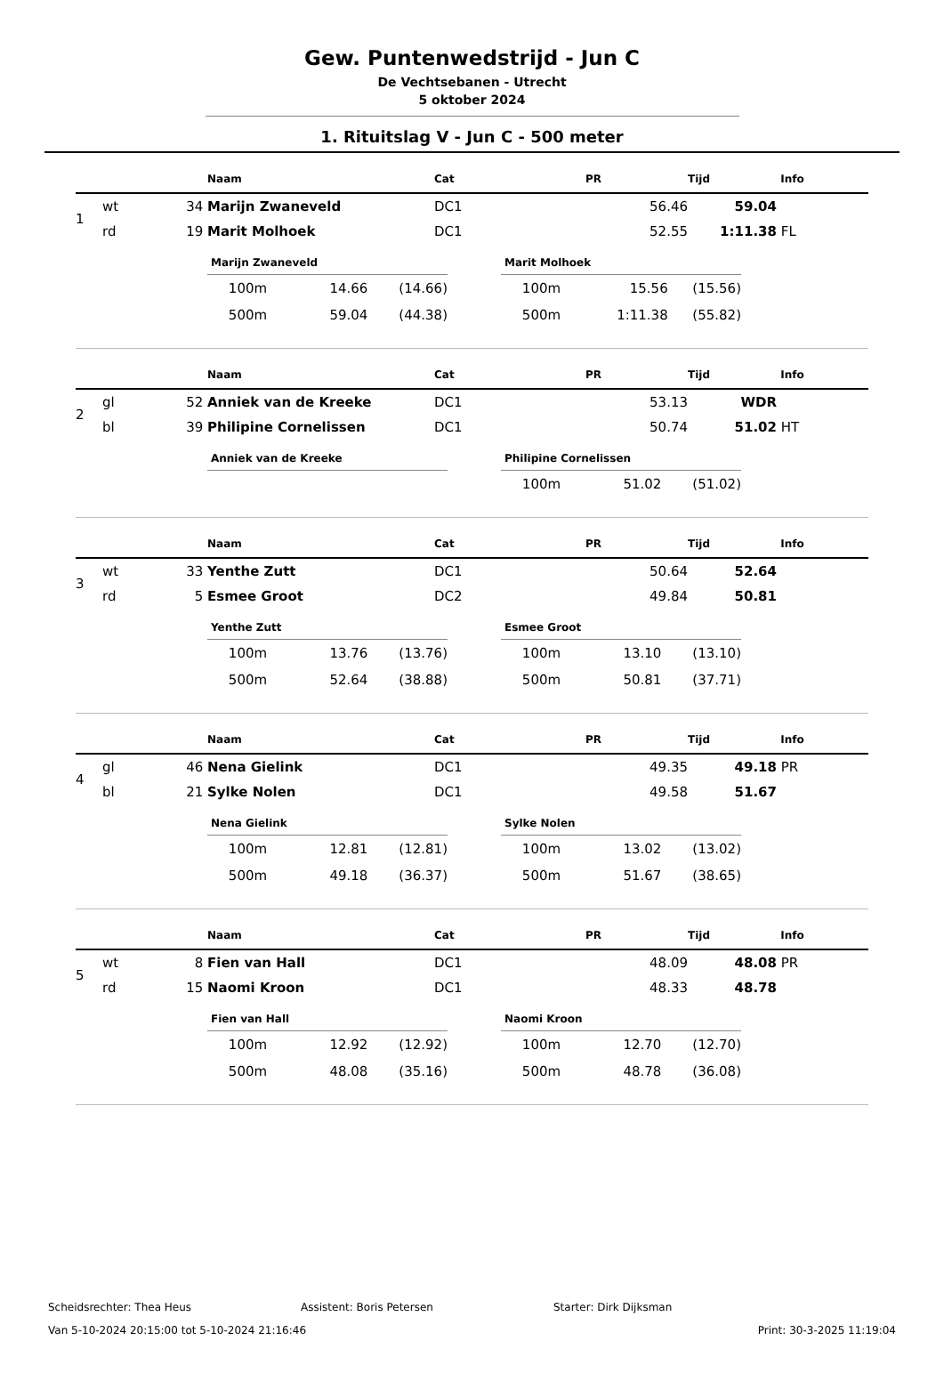Gew. Puntenwedstrijd - Jun C
De Vechtsebanen - Utrecht
5 oktober 2024
1. Rituitslag V - Jun C - 500 meter
| | | | Naam | Cat | PR | Tijd | Info |
| --- | --- | --- | --- | --- | --- | --- | --- |
| 1 | wt | 34 | Marijn Zwaneveld | DC1 | 56.46 | 59.04 | |
| | rd | 19 | Marit Molhoek | DC1 | 52.55 | 1:11.38 | FL |
Marijn Zwaneveld
| 100m | 14.66 | (14.66) |
| 500m | 59.04 | (44.38) |
Marit Molhoek
| 100m | 15.56 | (15.56) |
| 500m | 1:11.38 | (55.82) |
| | | | Naam | Cat | PR | Tijd | Info |
| --- | --- | --- | --- | --- | --- | --- | --- |
| 2 | gl | 52 | Anniek van de Kreeke | DC1 | 53.13 | WDR | |
| | bl | 39 | Philipine Cornelissen | DC1 | 50.74 | 51.02 | HT |
Anniek van de Kreeke Philipine Cornelissen
| 100m | 51.02 | (51.02) |
| | | | Naam | Cat | PR | Tijd | Info |
| --- | --- | --- | --- | --- | --- | --- | --- |
| 3 | wt | 33 | Yenthe Zutt | DC1 | 50.64 | 52.64 | |
| | rd | 5 | Esmee Groot | DC2 | 49.84 | 50.81 | |
Yenthe Zutt
| 100m | 13.76 | (13.76) |
| 500m | 52.64 | (38.88) |
Esmee Groot
| 100m | 13.10 | (13.10) |
| 500m | 50.81 | (37.71) |
| | | | Naam | Cat | PR | Tijd | Info |
| --- | --- | --- | --- | --- | --- | --- | --- |
| 4 | gl | 46 | Nena Gielink | DC1 | 49.35 | 49.18 | PR |
| | bl | 21 | Sylke Nolen | DC1 | 49.58 | 51.67 | |
Nena Gielink
| 100m | 12.81 | (12.81) |
| 500m | 49.18 | (36.37) |
Sylke Nolen
| 100m | 13.02 | (13.02) |
| 500m | 51.67 | (38.65) |
| | | | Naam | Cat | PR | Tijd | Info |
| --- | --- | --- | --- | --- | --- | --- | --- |
| 5 | wt | 8 | Fien van Hall | DC1 | 48.09 | 48.08 | PR |
| | rd | 15 | Naomi Kroon | DC1 | 48.33 | 48.78 | |
Fien van Hall
| 100m | 12.92 | (12.92) |
| 500m | 48.08 | (35.16) |
Naomi Kroon
| 100m | 12.70 | (12.70) |
| 500m | 48.78 | (36.08) |
Scheidsrechter: Thea Heus Assistent: Boris Petersen Starter: Dirk Dijksman
Van 5-10-2024 20:15:00 tot 5-10-2024 21:16:46 Print: 30-3-2025 11:19:04